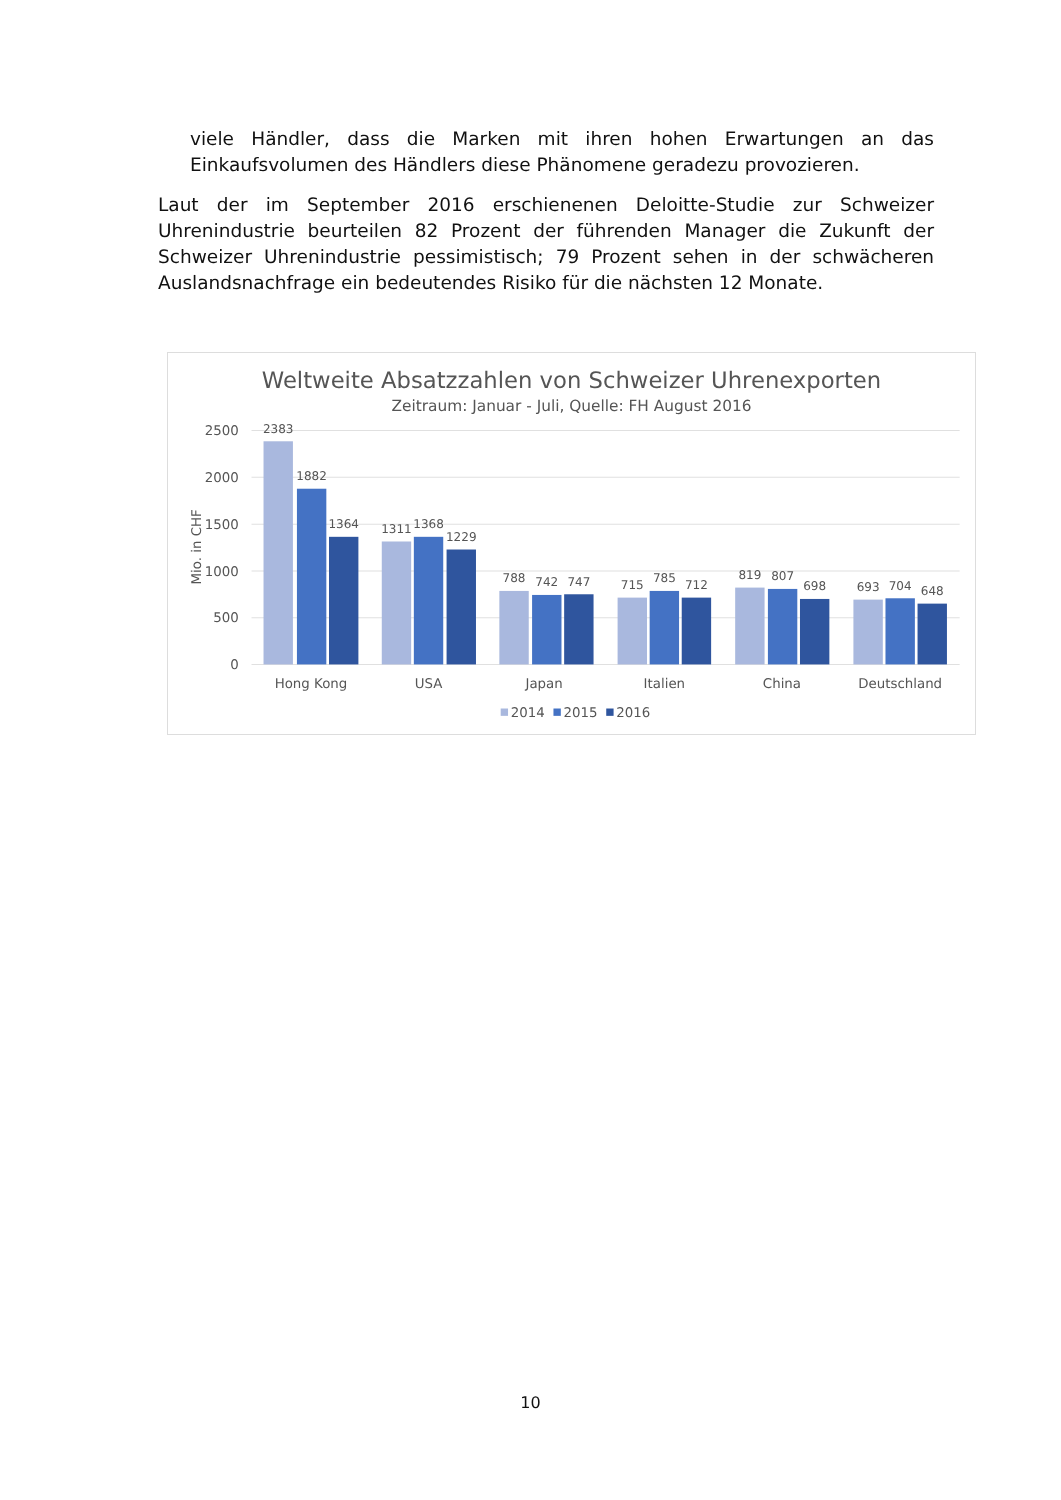viele Händler, dass die Marken mit ihren hohen Erwartungen an das Einkaufsvolumen des Händlers diese Phänomene geradezu provozieren.
Laut der im September 2016 erschienenen Deloitte-Studie zur Schweizer Uhrenindustrie beurteilen 82 Prozent der führenden Manager die Zukunft der Schweizer Uhrenindustrie pessimistisch; 79 Prozent sehen in der schwächeren Auslandsnachfrage ein bedeutendes Risiko für die nächsten 12 Monate.
Weltweite Absatzzahlen von Schweizer Uhrenexporten
Zeitraum: Januar - Juli, Quelle: FH August 2016
2500
2000
1500
1000
500
0
Mio. in CHF
2383
1882
1364
1311
1368
1229
788
742
747
715
785
712
819
807
698
693
704
648
Hong Kong
USA
Japan
Italien
China
Deutschland
2014
2015
2016
10